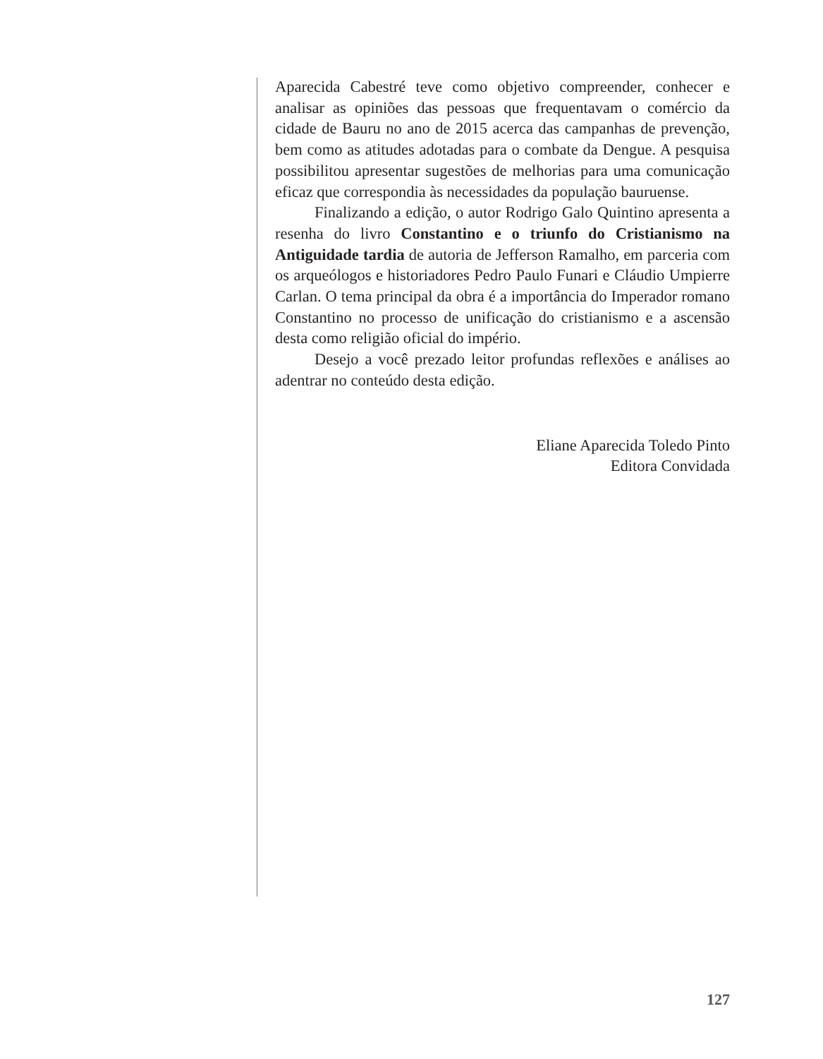Aparecida Cabestré teve como objetivo compreender, conhecer e analisar as opiniões das pessoas que frequentavam o comércio da cidade de Bauru no ano de 2015 acerca das campanhas de prevenção, bem como as atitudes adotadas para o combate da Dengue. A pesquisa possibilitou apresentar sugestões de melhorias para uma comunicação eficaz que correspondia às necessidades da população bauruense.
Finalizando a edição, o autor Rodrigo Galo Quintino apresenta a resenha do livro Constantino e o triunfo do Cristianismo na Antiguidade tardia de autoria de Jefferson Ramalho, em parceria com os arqueólogos e historiadores Pedro Paulo Funari e Cláudio Umpierre Carlan. O tema principal da obra é a importância do Imperador romano Constantino no processo de unificação do cristianismo e a ascensão desta como religião oficial do império.
Desejo a você prezado leitor profundas reflexões e análises ao adentrar no conteúdo desta edição.
Eliane Aparecida Toledo Pinto
Editora Convidada
127